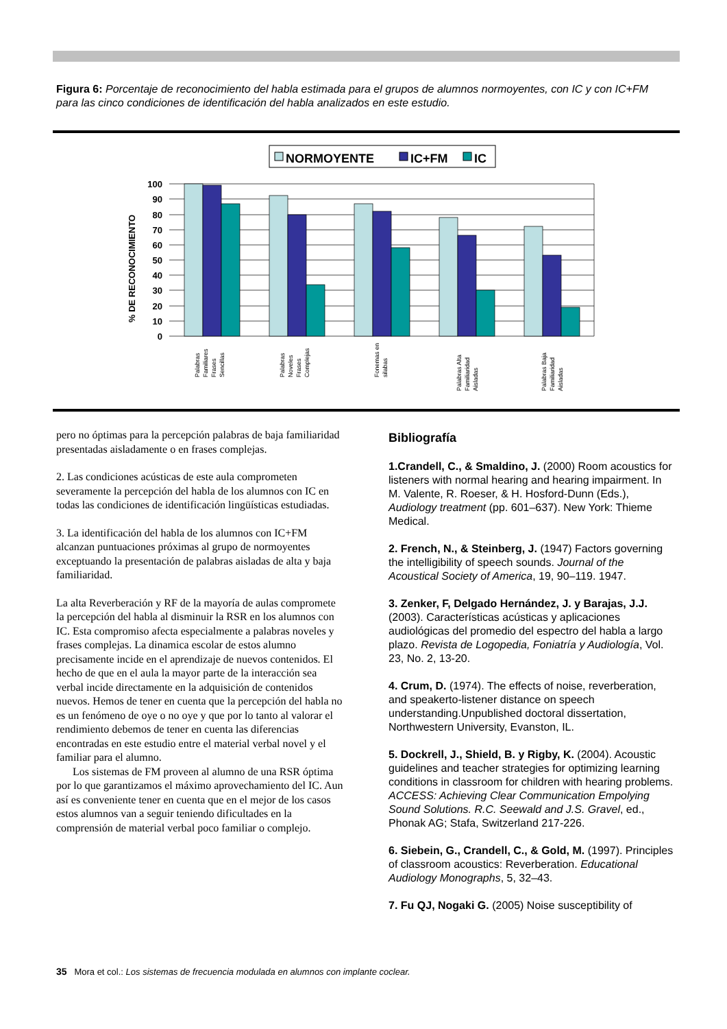Figura 6: Porcentaje de reconocimiento del habla estimada para el grupos de alumnos normoyentes, con IC y con IC+FM para las cinco condiciones de identificación del habla analizados en este estudio.
NORMOYENTE
IC+FM
IC
100
90
80
70
60
50
40
30
20
10
0
% DE RECONOCIMIENTO
Palabras
Familiares
Frases
Sencillas
Palabras
Noveles
Frases
Complejas
Fonemas en
silabas
Palabras Alta
Familiaridad
Aisladas
Palabras Baja
Familiaridad
Aisladas
pero no óptimas para la percepción palabras de baja familiaridad presentadas aisladamente o en frases complejas.
2. Las condiciones acústicas de este aula comprometen severamente la percepción del habla de los alumnos con IC en todas las condiciones de identificación lingüísticas estudiadas.
3. La identificación del habla de los alumnos con IC+FM alcanzan puntuaciones próximas al grupo de normoyentes exceptuando la presentación de palabras aisladas de alta y baja familiaridad.
La alta Reverberación y RF de la mayoría de aulas compromete la percepción del habla al disminuir la RSR en los alumnos con IC. Esta compromiso afecta especialmente a palabras noveles y frases complejas. La dinamica escolar de estos alumno precisamente incide en el aprendizaje de nuevos contenidos. El hecho de que en el aula la mayor parte de la interacción sea verbal incide directamente en la adquisición de contenidos nuevos. Hemos de tener en cuenta que la percepción del habla no es un fenómeno de oye o no oye y que por lo tanto al valorar el rendimiento debemos de tener en cuenta las diferencias encontradas en este estudio entre el material verbal novel y el familiar para el alumno.
Los sistemas de FM proveen al alumno de una RSR óptima por lo que garantizamos el máximo aprovechamiento del IC. Aun así es conveniente tener en cuenta que en el mejor de los casos estos alumnos van a seguir teniendo dificultades en la comprensión de material verbal poco familiar o complejo.
Bibliografía
1.Crandell, C., & Smaldino, J. (2000) Room acoustics for listeners with normal hearing and hearing impairment. In M. Valente, R. Roeser, & H. Hosford-Dunn (Eds.), Audiology treatment (pp. 601–637). New York: Thieme Medical.
2. French, N., & Steinberg, J. (1947) Factors governing the intelligibility of speech sounds. Journal of the Acoustical Society of America, 19, 90–119. 1947.
3. Zenker, F, Delgado Hernández, J. y Barajas, J.J. (2003). Características acústicas y aplicaciones audiológicas del promedio del espectro del habla a largo plazo. Revista de Logopedia, Foniatría y Audiología, Vol. 23, No. 2, 13-20.
4. Crum, D. (1974). The effects of noise, reverberation, and speakerto-listener distance on speech understanding.Unpublished doctoral dissertation, Northwestern University, Evanston, IL.
5. Dockrell, J., Shield, B. y Rigby, K. (2004). Acoustic guidelines and teacher strategies for optimizing learning conditions in classroom for children with hearing problems. ACCESS: Achieving Clear Communication Empolying Sound Solutions. R.C. Seewald and J.S. Gravel, ed., Phonak AG; Stafa, Switzerland 217-226.
6. Siebein, G., Crandell, C., & Gold, M. (1997). Principles of classroom acoustics: Reverberation. Educational Audiology Monographs, 5, 32–43.
7. Fu QJ, Nogaki G. (2005) Noise susceptibility of
35 Mora et col.: Los sistemas de frecuencia modulada en alumnos con implante coclear.